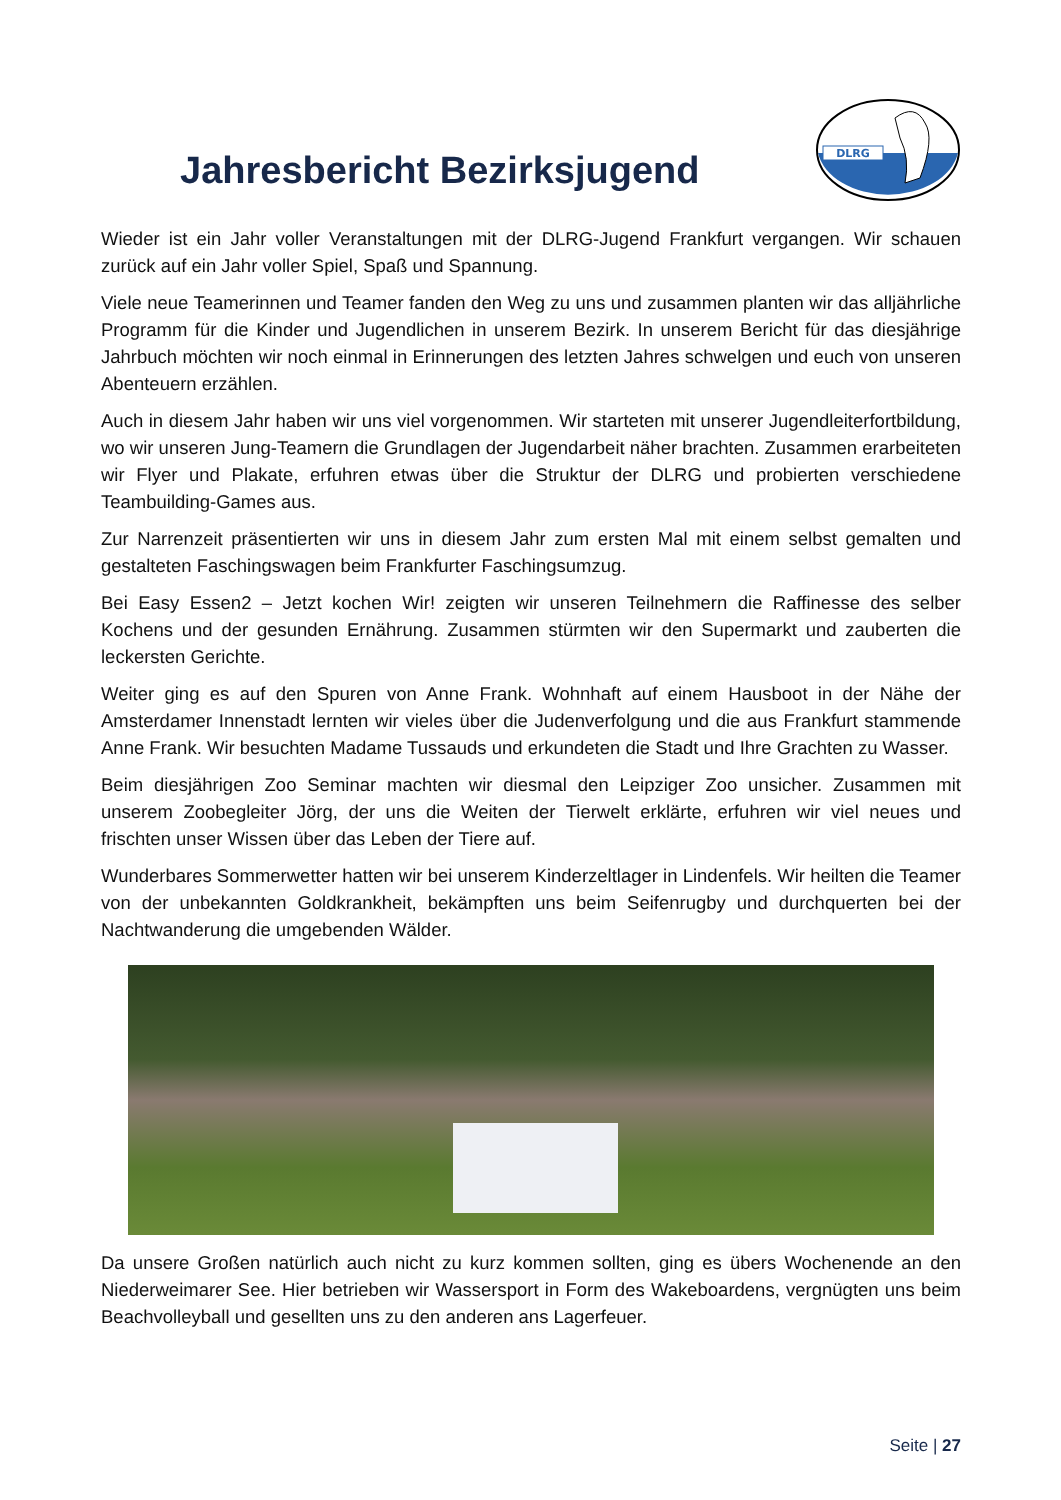Jahresbericht Bezirksjugend
DLRG
Wieder ist ein Jahr voller Veranstaltungen mit der DLRG-Jugend Frankfurt vergangen. Wir schauen zurück auf ein Jahr voller Spiel, Spaß und Spannung.
Viele neue Teamerinnen und Teamer fanden den Weg zu uns und zusammen planten wir das alljährliche Programm für die Kinder und Jugendlichen in unserem Bezirk. In unserem Bericht für das diesjährige Jahrbuch möchten wir noch einmal in Erinnerungen des letzten Jahres schwelgen und euch von unseren Abenteuern erzählen.
Auch in diesem Jahr haben wir uns viel vorgenommen. Wir starteten mit unserer Jugendleiterfortbildung, wo wir unseren Jung-Teamern die Grundlagen der Jugendarbeit näher brachten. Zusammen erarbeiteten wir Flyer und Plakate, erfuhren etwas über die Struktur der DLRG und probierten verschiedene Teambuilding-Games aus.
Zur Narrenzeit präsentierten wir uns in diesem Jahr zum ersten Mal mit einem selbst gemalten und gestalteten Faschingswagen beim Frankfurter Faschingsumzug.
Bei Easy Essen2 – Jetzt kochen Wir! zeigten wir unseren Teilnehmern die Raffinesse des selber Kochens und der gesunden Ernährung. Zusammen stürmten wir den Supermarkt und zauberten die leckersten Gerichte.
Weiter ging es auf den Spuren von Anne Frank. Wohnhaft auf einem Hausboot in der Nähe der Amsterdamer Innenstadt lernten wir vieles über die Judenverfolgung und die aus Frankfurt stammende Anne Frank. Wir besuchten Madame Tussauds und erkundeten die Stadt und Ihre Grachten zu Wasser.
Beim diesjährigen Zoo Seminar machten wir diesmal den Leipziger Zoo unsicher. Zusammen mit unserem Zoobegleiter Jörg, der uns die Weiten der Tierwelt erklärte, erfuhren wir viel neues und frischten unser Wissen über das Leben der Tiere auf.
Wunderbares Sommerwetter hatten wir bei unserem Kinderzeltlager in Lindenfels. Wir heilten die Teamer von der unbekannten Goldkrankheit, bekämpften uns beim Seifenrugby und durchquerten bei der Nachtwanderung die umgebenden Wälder.
Da unsere Großen natürlich auch nicht zu kurz kommen sollten, ging es übers Wochenende an den Niederweimarer See. Hier betrieben wir Wassersport in Form des Wakeboardens, vergnügten uns beim Beachvolleyball und gesellten uns zu den anderen ans Lagerfeuer.
Seite | 27